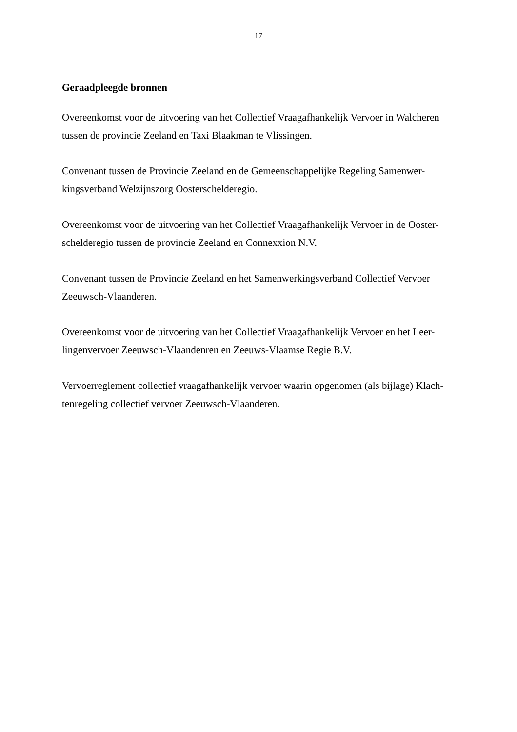17
Geraadpleegde bronnen
Overeenkomst voor de uitvoering van het Collectief Vraagafhankelijk Vervoer in Walcheren tussen de provincie Zeeland en Taxi Blaakman te Vlissingen.
Convenant tussen de Provincie Zeeland en de Gemeenschappelijke Regeling Samenwer-kingsverband Welzijnszorg Oosterschelderegio.
Overeenkomst voor de uitvoering van het Collectief Vraagafhankelijk Vervoer in de Ooster-schelderegio tussen de provincie Zeeland en Connexxion N.V.
Convenant tussen de Provincie Zeeland en het Samenwerkingsverband Collectief Vervoer Zeeuwsch-Vlaanderen.
Overeenkomst voor de uitvoering van het Collectief Vraagafhankelijk Vervoer en het Leer-lingenvervoer Zeeuwsch-Vlaandenren en Zeeuws-Vlaamse Regie B.V.
Vervoerreglement collectief vraagafhankelijk vervoer waarin opgenomen (als bijlage) Klach-tenregeling collectief vervoer Zeeuwsch-Vlaanderen.